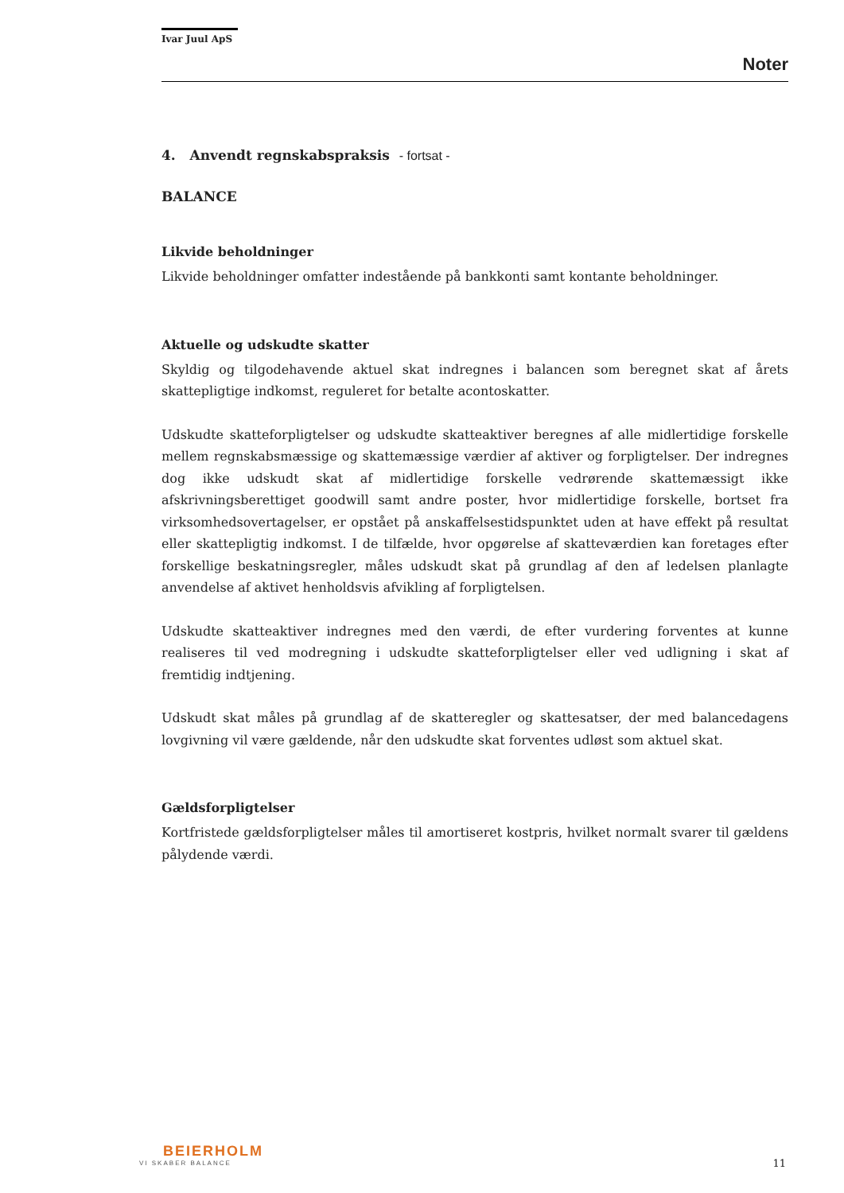Ivar Juul ApS
Noter
4. Anvendt regnskabspraksis - fortsat -
BALANCE
Likvide beholdninger
Likvide beholdninger omfatter indestående på bankkonti samt kontante beholdninger.
Aktuelle og udskudte skatter
Skyldig og tilgodehavende aktuel skat indregnes i balancen som beregnet skat af årets skattepligtige indkomst, reguleret for betalte acontoskatter.
Udskudte skatteforpligtelser og udskudte skatteaktiver beregnes af alle midlertidige forskelle mellem regnskabsmæssige og skattemæssige værdier af aktiver og forpligtelser. Der indregnes dog ikke udskudt skat af midlertidige forskelle vedrørende skattemæssigt ikke afskrivningsberettiget goodwill samt andre poster, hvor midlertidige forskelle, bortset fra virksomhedsovertagelser, er opstået på anskaffelsestidspunktet uden at have effekt på resultat eller skattepligtig indkomst. I de tilfælde, hvor opgørelse af skatteværdien kan foretages efter forskellige beskatningsregler, måles udskudt skat på grundlag af den af ledelsen planlagte anvendelse af aktivet henholdsvis afvikling af forpligtelsen.
Udskudte skatteaktiver indregnes med den værdi, de efter vurdering forventes at kunne realiseres til ved modregning i udskudte skatteforpligtelser eller ved udligning i skat af fremtidig indtjening.
Udskudt skat måles på grundlag af de skatteregler og skattesatser, der med balancedagens lovgivning vil være gældende, når den udskudte skat forventes udløst som aktuel skat.
Gældsforpligtelser
Kortfristede gældsforpligtelser måles til amortiseret kostpris, hvilket normalt svarer til gældens pålydende værdi.
BEIERHOLM
VI SKABER BALANCE
11